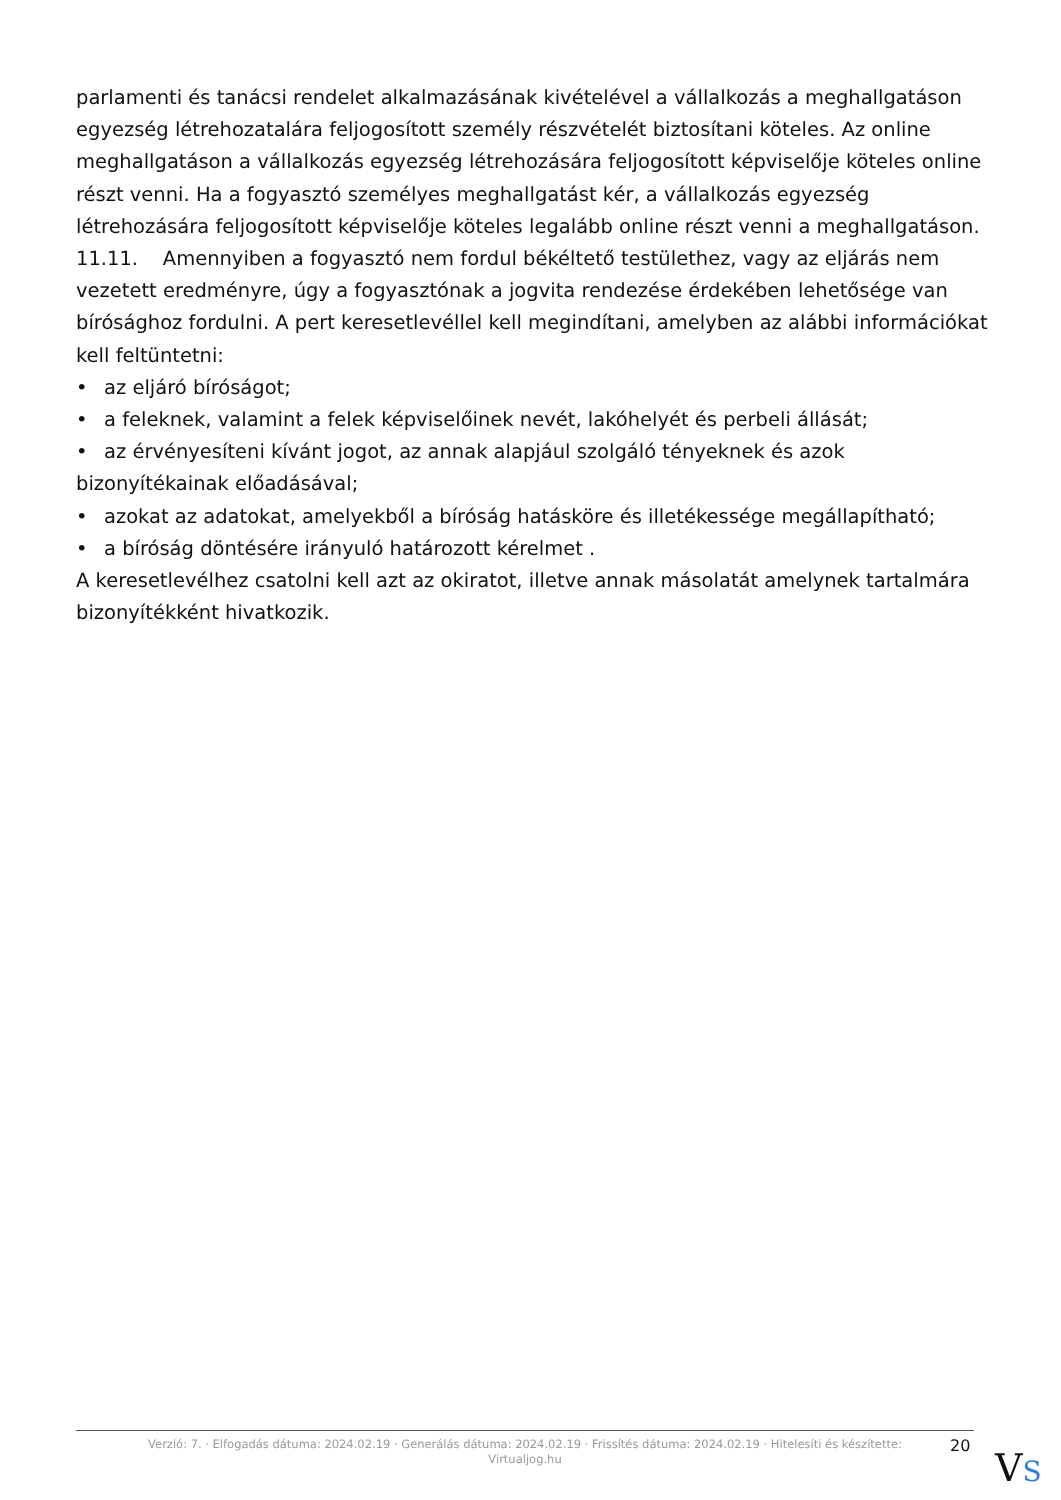parlamenti és tanácsi rendelet alkalmazásának kivételével a vállalkozás a meghallgatáson egyezség létrehozatalára feljogosított személy részvételét biztosítani köteles. Az online meghallgatáson a vállalkozás egyezség létrehozására feljogosított képviselője köteles online részt venni. Ha a fogyasztó személyes meghallgatást kér, a vállalkozás egyezség létrehozására feljogosított képviselője köteles legalább online részt venni a meghallgatáson.
11.11. Amennyiben a fogyasztó nem fordul békéltető testülethez, vagy az eljárás nem vezetett eredményre, úgy a fogyasztónak a jogvita rendezése érdekében lehetősége van bírósághoz fordulni. A pert keresetlevéllel kell megindítani, amelyben az alábbi információkat kell feltüntetni:
• az eljáró bíróságot;
• a feleknek, valamint a felek képviselőinek nevét, lakóhelyét és perbeli állását;
• az érvényesíteni kívánt jogot, az annak alapjául szolgáló tényeknek és azok bizonyítékainak előadásával;
• azokat az adatokat, amelyekből a bíróság hatásköre és illetékessége megállapítható;
• a bíróság döntésére irányuló határozott kérelmet .
A keresetlevélhez csatolni kell azt az okiratot, illetve annak másolatát amelynek tartalmára bizonyítékként hivatkozik.
Verzió: 7. · Elfogadás dátuma: 2024.02.19 · Generálás dátuma: 2024.02.19 · Frissítés dátuma: 2024.02.19 · Hitelesíti és készítette: Virtualjog.hu
20
VS